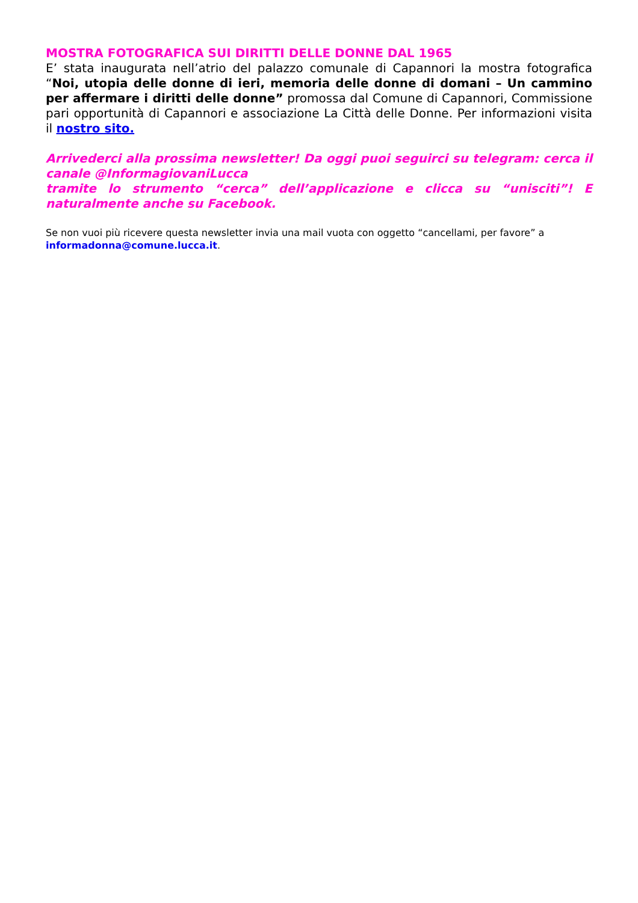MOSTRA FOTOGRAFICA SUI DIRITTI DELLE DONNE DAL 1965
E’ stata inaugurata nell’atrio del palazzo comunale di Capannori la mostra fotografica “Noi, utopia delle donne di ieri, memoria delle donne di domani – Un cammino per affermare i diritti delle donne” promossa dal Comune di Capannori, Commissione pari opportunità di Capannori e associazione La Città delle Donne. Per informazioni visita il nostro sito.
Arrivederci alla prossima newsletter! Da oggi puoi seguirci su telegram: cerca il canale @InformagiovaniLucca
tramite lo strumento “cerca” dell’applicazione e clicca su “unisciti”! E naturalmente anche su Facebook.
Se non vuoi più ricevere questa newsletter invia una mail vuota con oggetto “cancellami, per favore” a informadonna@comune.lucca.it.